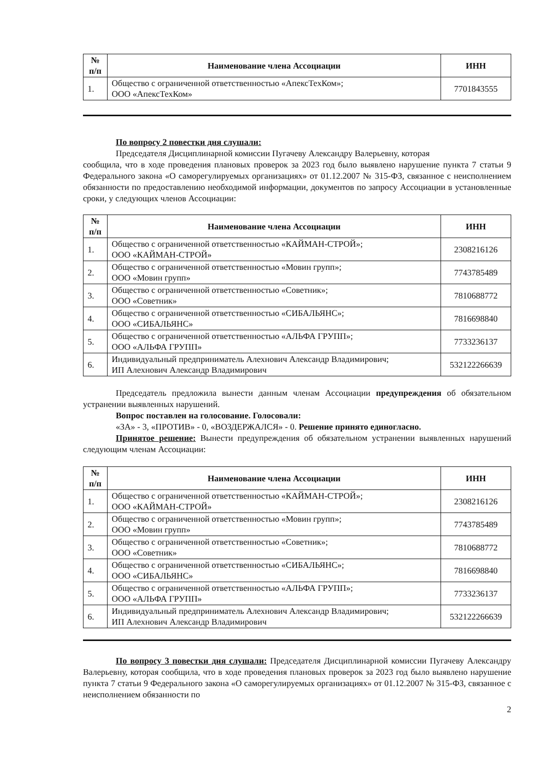| № п/п | Наименование члена Ассоциации | ИНН |
| --- | --- | --- |
| 1. | Общество с ограниченной ответственностью «АпексТехКом»; ООО «АпексТехКом» | 7701843555 |
По вопросу 2 повестки дня слушали:
Председателя Дисциплинарной комиссии Пугачеву Александру Валерьевну, которая
сообщила, что в ходе проведения плановых проверок за 2023 год было выявлено нарушение пункта 7 статьи 9 Федерального закона «О саморегулируемых организациях» от 01.12.2007 № 315-ФЗ, связанное с неисполнением обязанности по предоставлению необходимой информации, документов по запросу Ассоциации в установленные сроки, у следующих членов Ассоциации:
| № п/п | Наименование члена Ассоциации | ИНН |
| --- | --- | --- |
| 1. | Общество с ограниченной ответственностью «КАЙМАН-СТРОЙ»; ООО «КАЙМАН-СТРОЙ» | 2308216126 |
| 2. | Общество с ограниченной ответственностью «Мовин групп»; ООО «Мовин групп» | 7743785489 |
| 3. | Общество с ограниченной ответственностью «Советник»; ООО «Советник» | 7810688772 |
| 4. | Общество с ограниченной ответственностью «СИБАЛЬЯНС»; ООО «СИБАЛЬЯНС» | 7816698840 |
| 5. | Общество с ограниченной ответственностью «АЛЬФА ГРУПП»; ООО «АЛЬФА ГРУПП» | 7733236137 |
| 6. | Индивидуальный предприниматель Алехнович Александр Владимирович; ИП Алехнович Александр Владимирович | 532122266639 |
Председатель предложила вынести данным членам Ассоциации предупреждения об обязательном устранении выявленных нарушений.
Вопрос поставлен на голосование. Голосовали:
«ЗА» - 3, «ПРОТИВ» - 0, «ВОЗДЕРЖАЛСЯ» - 0. Решение принято единогласно.
Принятое решение: Вынести предупреждения об обязательном устранении выявленных нарушений следующим членам Ассоциации:
| № п/п | Наименование члена Ассоциации | ИНН |
| --- | --- | --- |
| 1. | Общество с ограниченной ответственностью «КАЙМАН-СТРОЙ»; ООО «КАЙМАН-СТРОЙ» | 2308216126 |
| 2. | Общество с ограниченной ответственностью «Мовин групп»; ООО «Мовин групп» | 7743785489 |
| 3. | Общество с ограниченной ответственностью «Советник»; ООО «Советник» | 7810688772 |
| 4. | Общество с ограниченной ответственностью «СИБАЛЬЯНС»; ООО «СИБАЛЬЯНС» | 7816698840 |
| 5. | Общество с ограниченной ответственностью «АЛЬФА ГРУПП»; ООО «АЛЬФА ГРУПП» | 7733236137 |
| 6. | Индивидуальный предприниматель Алехнович Александр Владимирович; ИП Алехнович Александр Владимирович | 532122266639 |
По вопросу 3 повестки дня слушали: Председателя Дисциплинарной комиссии Пугачеву Александру Валерьевну, которая сообщила, что в ходе проведения плановых проверок за 2023 год было выявлено нарушение пункта 7 статьи 9 Федерального закона «О саморегулируемых организациях» от 01.12.2007 № 315-ФЗ, связанное с неисполнением обязанности по
2